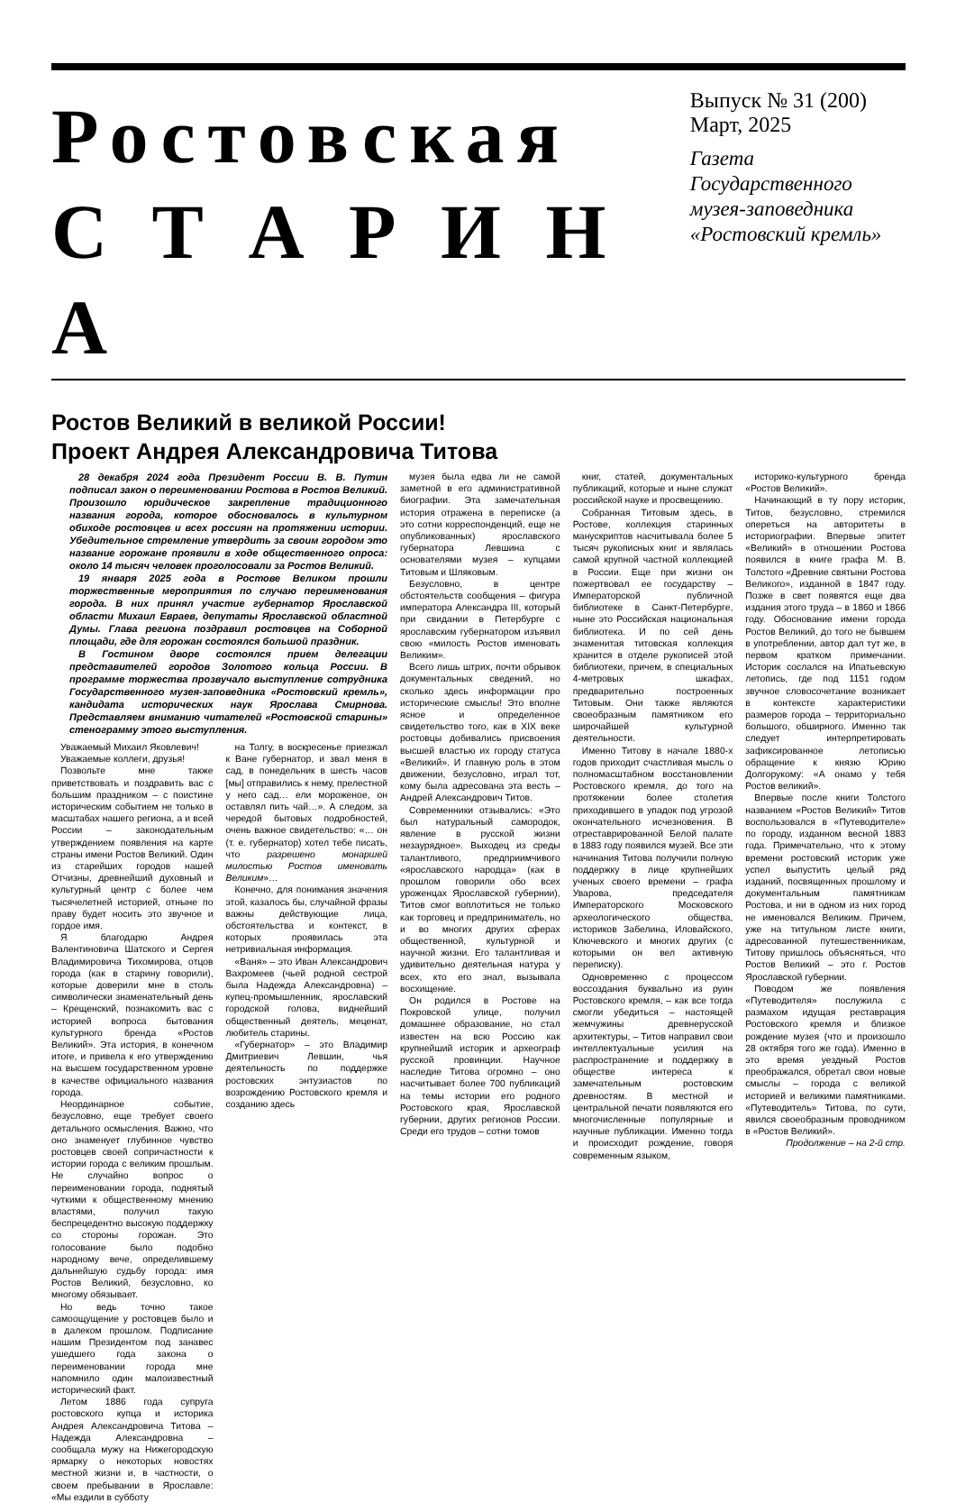Ростовская
С Т А Р И Н А
Выпуск № 31 (200)
Март, 2025
Газета Государственного музея-заповедника «Ростовский кремль»
Ростов Великий в великой России!
Проект Андрея Александровича Титова
28 декабря 2024 года Президент России В. В. Путин подписал закон о переименовании Ростова в Ростов Великий. Произошло юридическое закрепление традиционного названия города, которое обосновалось в культурном обиходе ростовцев и всех россиян на протяжении истории. Убедительное стремление утвердить за своим городом это название горожане проявили в ходе общественного опроса: около 14 тысяч человек проголосовали за Ростов Великий.
19 января 2025 года в Ростове Великом прошли торжественные мероприятия по случаю переименования города. В них принял участие губернатор Ярославской области Михаил Евраев, депутаты Ярославской областной Думы. Глава региона поздравил ростовцев на Соборной площади, где для горожан состоялся большой праздник.
В Гостином дворе состоялся прием делегации представителей городов Золотого кольца России. В программе торжества прозвучало выступление сотрудника Государственного музея-заповедника «Ростовский кремль», кандидата исторических наук Ярослава Смирнова. Представляем вниманию читателей «Ростовской старины» стенограмму этого выступления.
Уважаемый Михаил Яковлевич!
Уважаемые коллеги, друзья!
Позвольте мне также приветствовать и поздравить вас с большим праздником – с поистине историческим событием не только в масштабах нашего региона, а и всей России – законодательным утверждением появления на карте страны имени Ростов Великий. Один из старейших городов нашей Отчизны, древнейший духовный и культурный центр с более чем тысячелетней историей, отныне по праву будет носить это звучное и гордое имя.
Я благодарю Андрея Валентиновича Шатского и Сергея Владимировича Тихомирова, отцов города (как в старину говорили), которые доверили мне в столь символически знаменательный день – Крещенский, познакомить вас с историей вопроса бытования культурного бренда «Ростов Великий». Эта история, в конечном итоге, и привела к его утверждению на высшем государственном уровне в качестве официального названия города.
Неординарное событие, безусловно, еще требует своего детального осмысления. Важно, что оно знаменует глубинное чувство ростовцев своей сопричастности к истории города с великим прошлым. Не случайно вопрос о переименовании города, поднятый чуткими к общественному мнению властями, получил такую беспрецедентно высокую поддержку со стороны горожан. Это голосование было подобно народному вече, определившему дальнейшую судьбу города: имя Ростов Великий, безусловно, ко многому обязывает.
Но ведь точно такое самоощущение у ростовцев было и в далеком прошлом. Подписание нашим Президентом под занавес ушедшего года закона о переименовании города мне напомнило один малоизвестный исторический факт.
Летом 1886 года супруга ростовского купца и историка Андрея Александровича Титова – Надежда Александровна – сообщала мужу на Нижегородскую ярмарку о некоторых новостях местной жизни и, в частности, о своем пребывании в Ярославле: «Мы ездили в субботу
на Толгу, в воскресенье приезжал к Ване губернатор, и звал меня в сад, в понедельник в шесть часов [мы] отправились к нему, прелестной у него сад… ели мороженое, он оставлял пить чай…». А следом, за чередой бытовых подробностей, очень важное свидетельство: «… он (т. е. губернатор) хотел тебе писать, что разрешено монаршей милостью Ростов именовать Великим»…
Конечно, для понимания значения этой, казалось бы, случайной фразы важны действующие лица, обстоятельства и контекст, в которых проявилась эта нетривиальная информация.
«Ваня» – это Иван Александрович Вахромеев (чьей родной сестрой была Надежда Александровна) – купец-промышленник, ярославский городской голова, виднейший общественный деятель, меценат, любитель старины.
«Губернатор» – это Владимир Дмитриевич Левшин, чья деятельность по поддержке ростовских энтузиастов по возрождению Ростовского кремля и созданию здесь
музея была едва ли не самой заметной в его административной биографии. Эта замечательная история отражена в переписке (а это сотни корреспонденций, еще не опубликованных) ярославского губернатора Левшина с основателями музея – купцами Титовым и Шляковым.
Безусловно, в центре обстоятельств сообщения – фигура императора Александра III, который при свидании в Петербурге с ярославским губернатором изъявил свою «милость Ростов именовать Великим».
Всего лишь штрих, почти обрывок документальных сведений, но сколько здесь информации про исторические смыслы! Это вполне ясное и определенное свидетельство того, как в XIX веке ростовцы добивались присвоения высшей властью их городу статуса «Великий». И главную роль в этом движении, безусловно, играл тот, кому была адресована эта весть – Андрей Александрович Титов.
Современники отзывались: «Это был натуральный самородок, явление в русской жизни незаурядное». Выходец из среды талантливого, предприимчивого «ярославского народца» (как в прошлом говорили обо всех уроженцах Ярославской губернии), Титов смог воплотиться не только как торговец и предприниматель, но и во многих других сферах общественной, культурной и научной жизни. Его талантливая и удивительно деятельная натура у всех, кто его знал, вызывала восхищение.
Он родился в Ростове на Покровской улице, получил домашнее образование, но стал известен на всю Россию как крупнейший историк и археограф русской провинции. Научное наследие Титова огромно – оно насчитывает более 700 публикаций на темы истории его родного Ростовского края, Ярославской губернии, других регионов России. Среди его трудов – сотни томов
книг, статей, документальных публикаций, которые и ныне служат российской науке и просвещению.
Собранная Титовым здесь, в Ростове, коллекция старинных манускриптов насчитывала более 5 тысяч рукописных книг и являлась самой крупной частной коллекцией в России. Еще при жизни он пожертвовал ее государству – Императорской публичной библиотеке в Санкт-Петербурге, ныне это Российская национальная библиотека. И по сей день знаменитая титовская коллекция хранится в отделе рукописей этой библиотеки, причем, в специальных 4-метровых шкафах, предварительно построенных Титовым. Они также являются своеобразным памятником его широчайшей культурной деятельности.
Именно Титову в начале 1880-х годов приходит счастливая мысль о полномасштабном восстановлении Ростовского кремля, до того на протяжении более столетия приходившего в упадок под угрозой окончательного исчезновения. В отреставрированной Белой палате в 1883 году появился музей. Все эти начинания Титова получили полную поддержку в лице крупнейших ученых своего времени – графа Уварова, председателя Императорского Московского археологического общества, историков Забелина, Иловайского, Ключевского и многих других (с которыми он вел активную переписку).
Одновременно с процессом воссоздания буквально из руин Ростовского кремля, – как все тогда смогли убедиться – настоящей жемчужины древнерусской архитектуры, – Титов направил свои интеллектуальные усилия на распространение и поддержку в обществе интереса к замечательным ростовским древностям. В местной и центральной печати появляются его многочисленные популярные и научные публикации. Именно тогда и происходит рождение, говоря современным языком,
историко-культурного бренда «Ростов Великий».
Начинающий в ту пору историк, Титов, безусловно, стремился опереться на авторитеты в историографии. Впервые эпитет «Великий» в отношении Ростова появился в книге графа М. В. Толстого «Древние святыни Ростова Великого», изданной в 1847 году. Позже в свет появятся еще два издания этого труда – в 1860 и 1866 году. Обоснование имени города Ростов Великий, до того не бывшем в употреблении, автор дал тут же, в первом кратком примечании. Историк сослался на Ипатьевскую летопись, где под 1151 годом звучное словосочетание возникает в контексте характеристики размеров города – территориально большого, обширного. Именно так следует интерпретировать зафиксированное летописью обращение к князю Юрию Долгорукому: «А онамо у тебя Ростов великий».
Впервые после книги Толстого названием «Ростов Великий» Титов воспользовался в «Путеводителе» по городу, изданном весной 1883 года. Примечательно, что к этому времени ростовский историк уже успел выпустить целый ряд изданий, посвященных прошлому и документальным памятникам Ростова, и ни в одном из них город не именовался Великим. Причем, уже на титульном листе книги, адресованной путешественникам, Титову пришлось объясняться, что Ростов Великий – это г. Ростов Ярославской губернии.
Поводом же появления «Путеводителя» послужила с размахом идущая реставрация Ростовского кремля и близкое рождение музея (что и произошло 28 октября того же года). Именно в это время уездный Ростов преображался, обретал свои новые смыслы – города с великой историей и великими памятниками. «Путеводитель» Титова, по сути, явился своеобразным проводником в «Ростов Великий».
Продолжение – на 2-й стр.